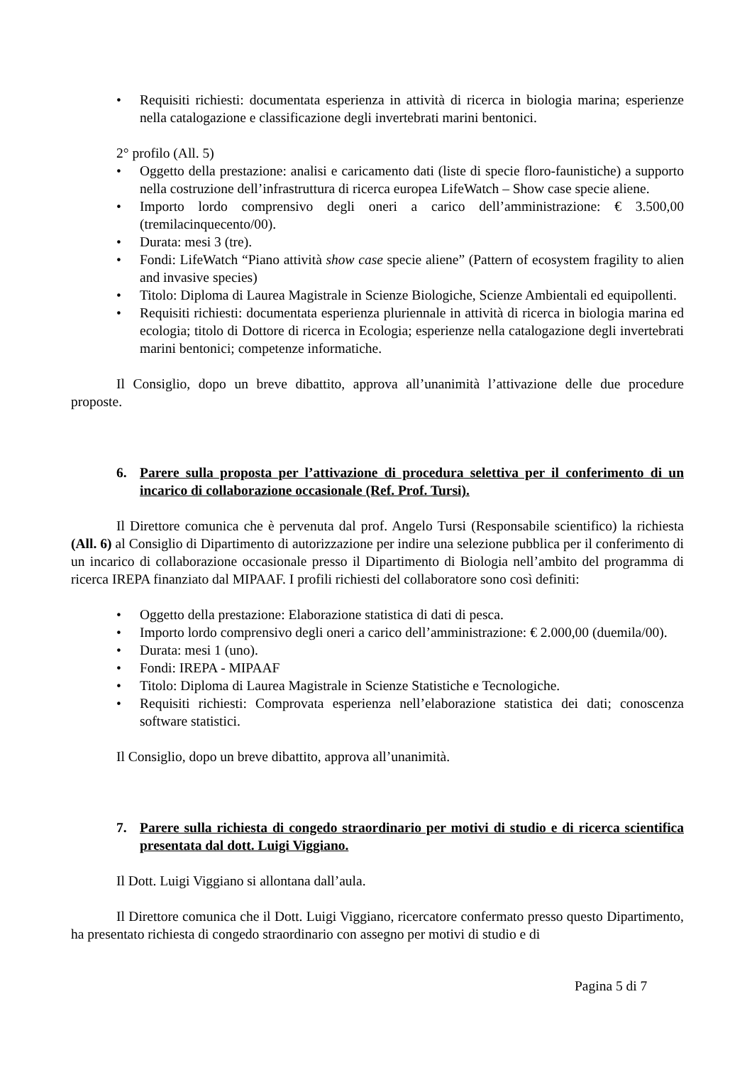• Requisiti richiesti: documentata esperienza in attività di ricerca in biologia marina; esperienze nella catalogazione e classificazione degli invertebrati marini bentonici.
2° profilo (All. 5)
• Oggetto della prestazione: analisi e caricamento dati (liste di specie floro-faunistiche) a supporto nella costruzione dell’infrastruttura di ricerca europea LifeWatch – Show case specie aliene.
• Importo lordo comprensivo degli oneri a carico dell’amministrazione: € 3.500,00 (tremilacinquecento/00).
• Durata: mesi 3 (tre).
• Fondi: LifeWatch “Piano attività show case specie aliene” (Pattern of ecosystem fragility to alien and invasive species)
• Titolo: Diploma di Laurea Magistrale in Scienze Biologiche, Scienze Ambientali ed equipollenti.
• Requisiti richiesti: documentata esperienza pluriennale in attività di ricerca in biologia marina ed ecologia; titolo di Dottore di ricerca in Ecologia; esperienze nella catalogazione degli invertebrati marini bentonici; competenze informatiche.
Il Consiglio, dopo un breve dibattito, approva all’unanimità l’attivazione delle due procedure proposte.
6. Parere sulla proposta per l’attivazione di procedura selettiva per il conferimento di un incarico di collaborazione occasionale (Ref. Prof. Tursi).
Il Direttore comunica che è pervenuta dal prof. Angelo Tursi (Responsabile scientifico) la richiesta (All. 6) al Consiglio di Dipartimento di autorizzazione per indire una selezione pubblica per il conferimento di un incarico di collaborazione occasionale presso il Dipartimento di Biologia nell’ambito del programma di ricerca IREPA finanziato dal MIPAAF. I profili richiesti del collaboratore sono così definiti:
• Oggetto della prestazione: Elaborazione statistica di dati di pesca.
• Importo lordo comprensivo degli oneri a carico dell’amministrazione: € 2.000,00 (duemila/00).
• Durata: mesi 1 (uno).
• Fondi: IREPA - MIPAAF
• Titolo: Diploma di Laurea Magistrale in Scienze Statistiche e Tecnologiche.
• Requisiti richiesti: Comprovata esperienza nell’elaborazione statistica dei dati; conoscenza software statistici.
Il Consiglio, dopo un breve dibattito, approva all’unanimità.
7. Parere sulla richiesta di congedo straordinario per motivi di studio e di ricerca scientifica presentata dal dott. Luigi Viggiano.
Il Dott. Luigi Viggiano si allontana dall’aula.
Il Direttore comunica che il Dott. Luigi Viggiano, ricercatore confermato presso questo Dipartimento, ha presentato richiesta di congedo straordinario con assegno per motivi di studio e di
Pagina 5 di 7